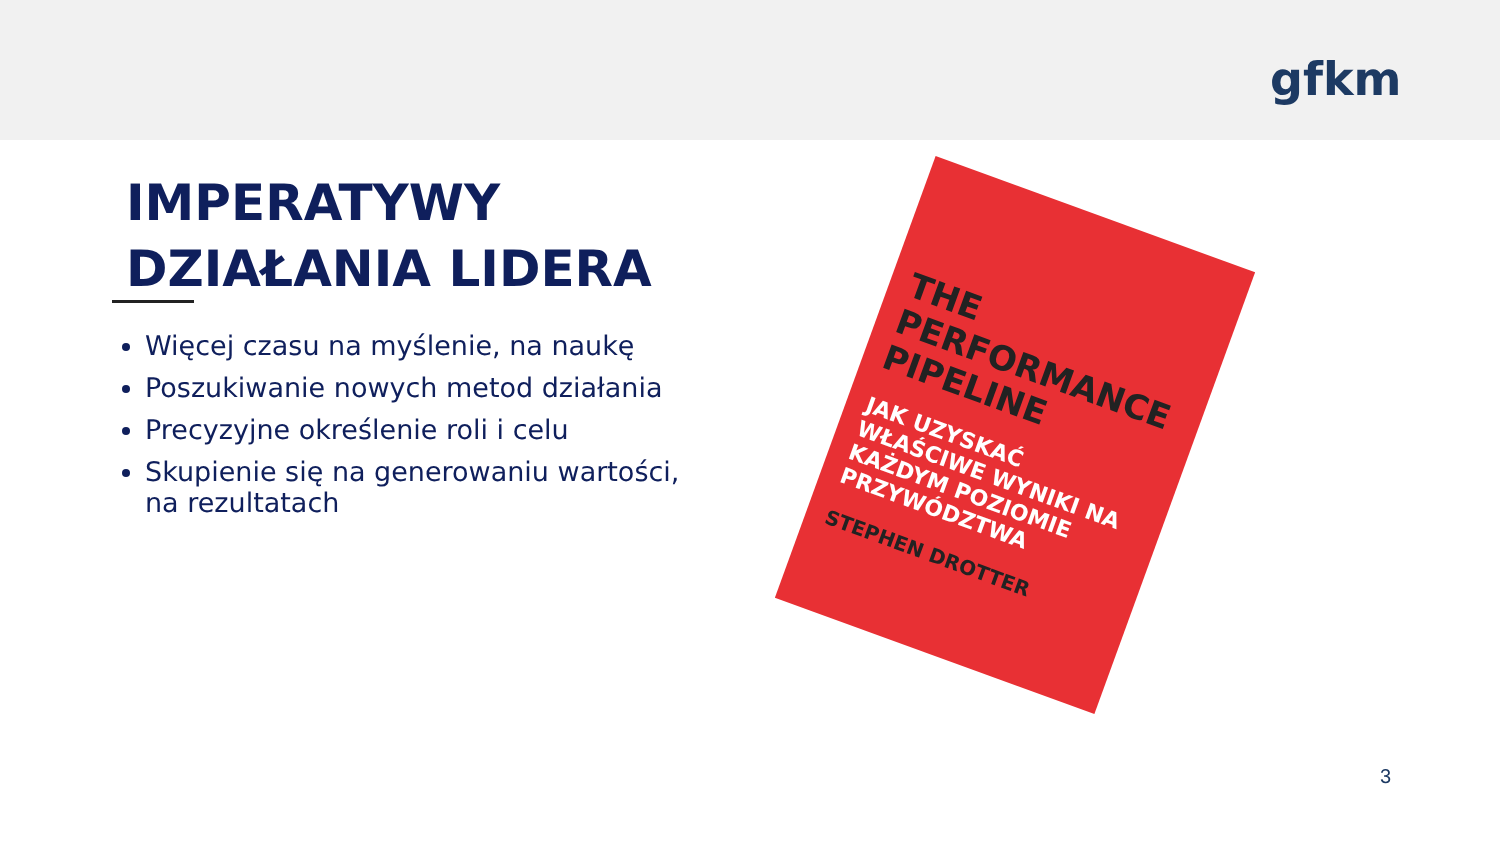gfkm
IMPERATYWY
DZIAŁANIA LIDERA
Więcej czasu na myślenie, na naukę
Poszukiwanie nowych metod działania
Precyzyjne określenie roli i celu
Skupienie się na generowaniu wartości, na rezultatach
THE PERFORMANCE PIPELINE
JAK UZYSKAĆ WŁAŚCIWE WYNIKI NA KAŻDYM POZIOMIE PRZYWÓDZTWA
STEPHEN DROTTER
3